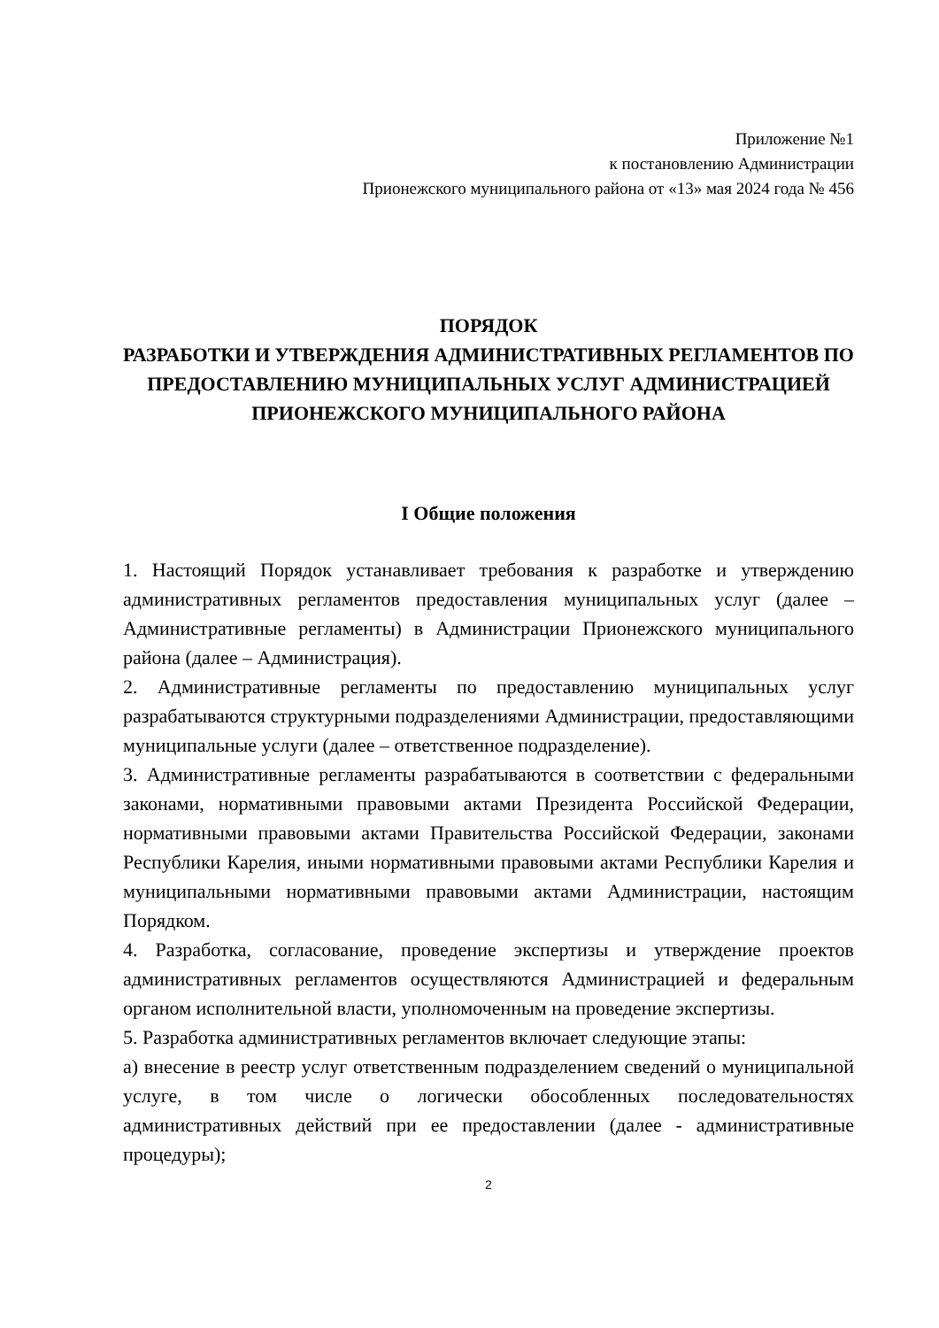Приложение №1
к постановлению Администрации
Прионежского муниципального района от «13» мая 2024 года № 456
ПОРЯДОК
РАЗРАБОТКИ И УТВЕРЖДЕНИЯ АДМИНИСТРАТИВНЫХ РЕГЛАМЕНТОВ ПО ПРЕДОСТАВЛЕНИЮ МУНИЦИПАЛЬНЫХ УСЛУГ АДМИНИСТРАЦИЕЙ ПРИОНЕЖСКОГО МУНИЦИПАЛЬНОГО РАЙОНА
I Общие положения
1. Настоящий Порядок устанавливает требования к разработке и утверждению административных регламентов предоставления муниципальных услуг (далее – Административные регламенты) в Администрации Прионежского муниципального района (далее – Администрация).
2. Административные регламенты по предоставлению муниципальных услуг разрабатываются структурными подразделениями Администрации, предоставляющими муниципальные услуги (далее – ответственное подразделение).
3. Административные регламенты разрабатываются в соответствии с федеральными законами, нормативными правовыми актами Президента Российской Федерации, нормативными правовыми актами Правительства Российской Федерации, законами Республики Карелия, иными нормативными правовыми актами Республики Карелия и муниципальными нормативными правовыми актами Администрации, настоящим Порядком.
4. Разработка, согласование, проведение экспертизы и утверждение проектов административных регламентов осуществляются Администрацией и федеральным органом исполнительной власти, уполномоченным на проведение экспертизы.
5. Разработка административных регламентов включает следующие этапы:
а) внесение в реестр услуг ответственным подразделением сведений о муниципальной услуге, в том числе о логически обособленных последовательностях административных действий при ее предоставлении (далее - административные процедуры);
2